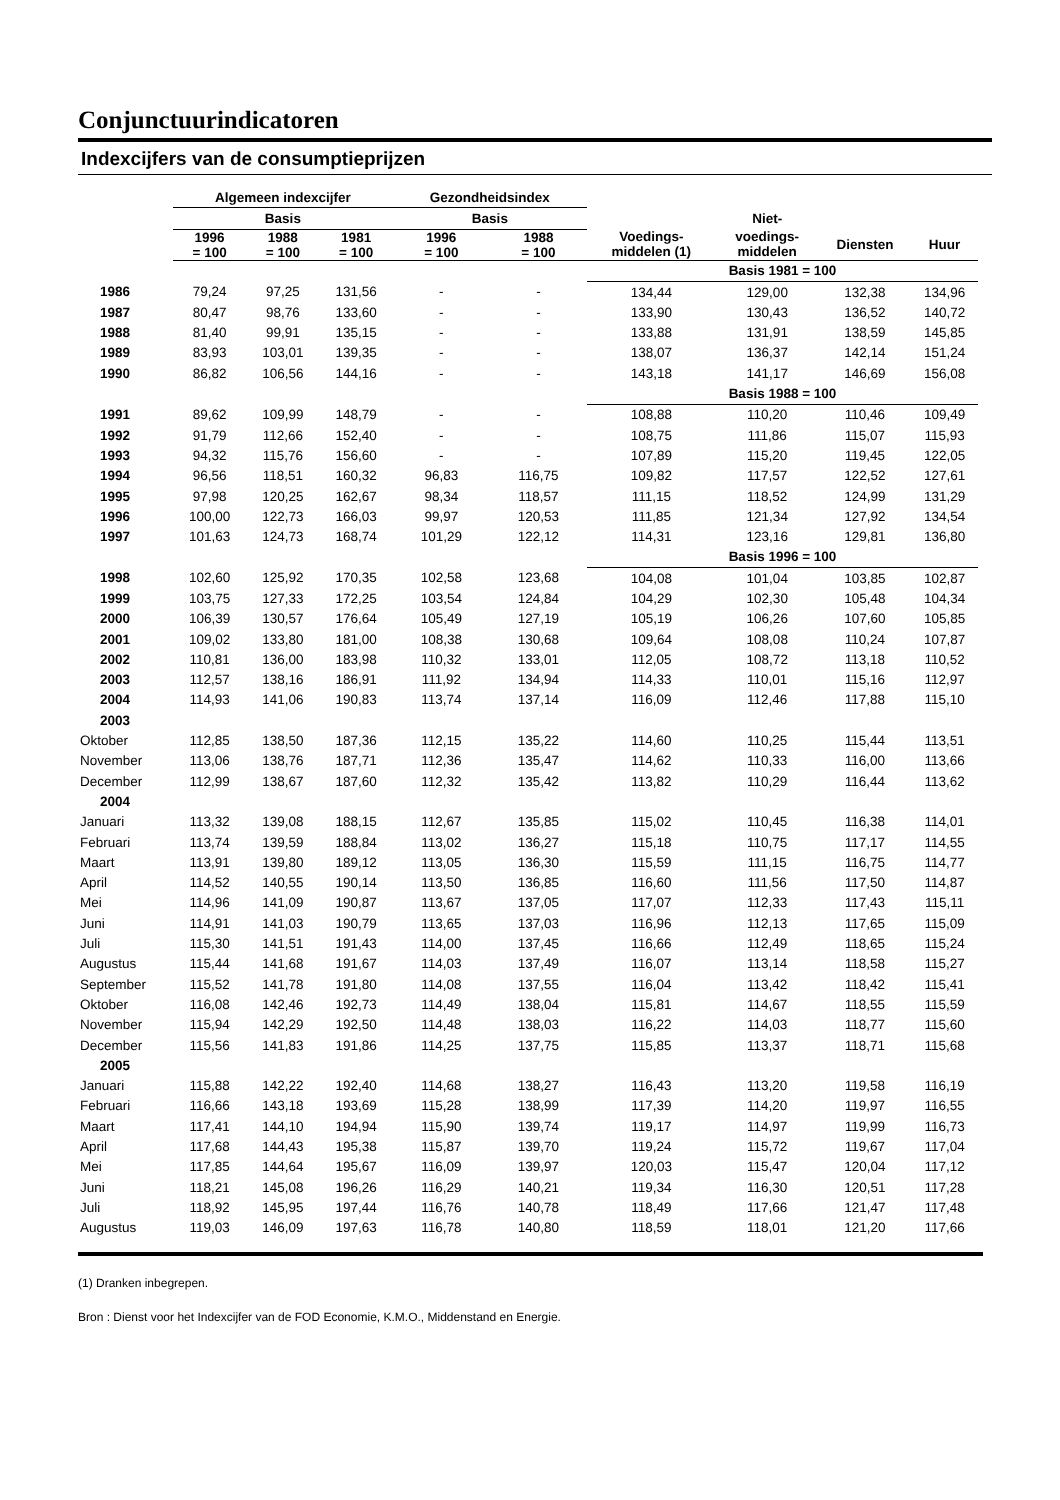Conjunctuurindicatoren
Indexcijfers van de consumptieprijzen
| | Algemeen indexcijfer | | | Gezondheidsindex | | | | | |
| --- | --- | --- | --- | --- | --- | --- | --- | --- | --- |
| | Basis | | | Basis | | | Niet- | | |
| | 1996 = 100 | 1988 = 100 | 1981 = 100 | 1996 = 100 | 1988 = 100 | Voedings- middelen (1) | voedings- middelen | Diensten | Huur |
| | | | | | | Basis 1981 = 100 | | | |
| 1986 | 79,24 | 97,25 | 131,56 | - | - | 134,44 | 129,00 | 132,38 | 134,96 |
| 1987 | 80,47 | 98,76 | 133,60 | - | - | 133,90 | 130,43 | 136,52 | 140,72 |
| 1988 | 81,40 | 99,91 | 135,15 | - | - | 133,88 | 131,91 | 138,59 | 145,85 |
| 1989 | 83,93 | 103,01 | 139,35 | - | - | 138,07 | 136,37 | 142,14 | 151,24 |
| 1990 | 86,82 | 106,56 | 144,16 | - | - | 143,18 | 141,17 | 146,69 | 156,08 |
| | | | | | | Basis 1988 = 100 | | | |
| 1991 | 89,62 | 109,99 | 148,79 | - | - | 108,88 | 110,20 | 110,46 | 109,49 |
| 1992 | 91,79 | 112,66 | 152,40 | - | - | 108,75 | 111,86 | 115,07 | 115,93 |
| 1993 | 94,32 | 115,76 | 156,60 | - | - | 107,89 | 115,20 | 119,45 | 122,05 |
| 1994 | 96,56 | 118,51 | 160,32 | 96,83 | 116,75 | 109,82 | 117,57 | 122,52 | 127,61 |
| 1995 | 97,98 | 120,25 | 162,67 | 98,34 | 118,57 | 111,15 | 118,52 | 124,99 | 131,29 |
| 1996 | 100,00 | 122,73 | 166,03 | 99,97 | 120,53 | 111,85 | 121,34 | 127,92 | 134,54 |
| 1997 | 101,63 | 124,73 | 168,74 | 101,29 | 122,12 | 114,31 | 123,16 | 129,81 | 136,80 |
| | | | | | | Basis 1996 = 100 | | | |
| 1998 | 102,60 | 125,92 | 170,35 | 102,58 | 123,68 | 104,08 | 101,04 | 103,85 | 102,87 |
| 1999 | 103,75 | 127,33 | 172,25 | 103,54 | 124,84 | 104,29 | 102,30 | 105,48 | 104,34 |
| 2000 | 106,39 | 130,57 | 176,64 | 105,49 | 127,19 | 105,19 | 106,26 | 107,60 | 105,85 |
| 2001 | 109,02 | 133,80 | 181,00 | 108,38 | 130,68 | 109,64 | 108,08 | 110,24 | 107,87 |
| 2002 | 110,81 | 136,00 | 183,98 | 110,32 | 133,01 | 112,05 | 108,72 | 113,18 | 110,52 |
| 2003 | 112,57 | 138,16 | 186,91 | 111,92 | 134,94 | 114,33 | 110,01 | 115,16 | 112,97 |
| 2004 | 114,93 | 141,06 | 190,83 | 113,74 | 137,14 | 116,09 | 112,46 | 117,88 | 115,10 |
| 2003 | | | | | | | | | |
| Oktober | 112,85 | 138,50 | 187,36 | 112,15 | 135,22 | 114,60 | 110,25 | 115,44 | 113,51 |
| November | 113,06 | 138,76 | 187,71 | 112,36 | 135,47 | 114,62 | 110,33 | 116,00 | 113,66 |
| December | 112,99 | 138,67 | 187,60 | 112,32 | 135,42 | 113,82 | 110,29 | 116,44 | 113,62 |
| 2004 | | | | | | | | | |
| Januari | 113,32 | 139,08 | 188,15 | 112,67 | 135,85 | 115,02 | 110,45 | 116,38 | 114,01 |
| Februari | 113,74 | 139,59 | 188,84 | 113,02 | 136,27 | 115,18 | 110,75 | 117,17 | 114,55 |
| Maart | 113,91 | 139,80 | 189,12 | 113,05 | 136,30 | 115,59 | 111,15 | 116,75 | 114,77 |
| April | 114,52 | 140,55 | 190,14 | 113,50 | 136,85 | 116,60 | 111,56 | 117,50 | 114,87 |
| Mei | 114,96 | 141,09 | 190,87 | 113,67 | 137,05 | 117,07 | 112,33 | 117,43 | 115,11 |
| Juni | 114,91 | 141,03 | 190,79 | 113,65 | 137,03 | 116,96 | 112,13 | 117,65 | 115,09 |
| Juli | 115,30 | 141,51 | 191,43 | 114,00 | 137,45 | 116,66 | 112,49 | 118,65 | 115,24 |
| Augustus | 115,44 | 141,68 | 191,67 | 114,03 | 137,49 | 116,07 | 113,14 | 118,58 | 115,27 |
| September | 115,52 | 141,78 | 191,80 | 114,08 | 137,55 | 116,04 | 113,42 | 118,42 | 115,41 |
| Oktober | 116,08 | 142,46 | 192,73 | 114,49 | 138,04 | 115,81 | 114,67 | 118,55 | 115,59 |
| November | 115,94 | 142,29 | 192,50 | 114,48 | 138,03 | 116,22 | 114,03 | 118,77 | 115,60 |
| December | 115,56 | 141,83 | 191,86 | 114,25 | 137,75 | 115,85 | 113,37 | 118,71 | 115,68 |
| 2005 | | | | | | | | | |
| Januari | 115,88 | 142,22 | 192,40 | 114,68 | 138,27 | 116,43 | 113,20 | 119,58 | 116,19 |
| Februari | 116,66 | 143,18 | 193,69 | 115,28 | 138,99 | 117,39 | 114,20 | 119,97 | 116,55 |
| Maart | 117,41 | 144,10 | 194,94 | 115,90 | 139,74 | 119,17 | 114,97 | 119,99 | 116,73 |
| April | 117,68 | 144,43 | 195,38 | 115,87 | 139,70 | 119,24 | 115,72 | 119,67 | 117,04 |
| Mei | 117,85 | 144,64 | 195,67 | 116,09 | 139,97 | 120,03 | 115,47 | 120,04 | 117,12 |
| Juni | 118,21 | 145,08 | 196,26 | 116,29 | 140,21 | 119,34 | 116,30 | 120,51 | 117,28 |
| Juli | 118,92 | 145,95 | 197,44 | 116,76 | 140,78 | 118,49 | 117,66 | 121,47 | 117,48 |
| Augustus | 119,03 | 146,09 | 197,63 | 116,78 | 140,80 | 118,59 | 118,01 | 121,20 | 117,66 |
(1) Dranken inbegrepen.
Bron : Dienst voor het Indexcijfer van de FOD Economie, K.M.O., Middenstand en Energie.